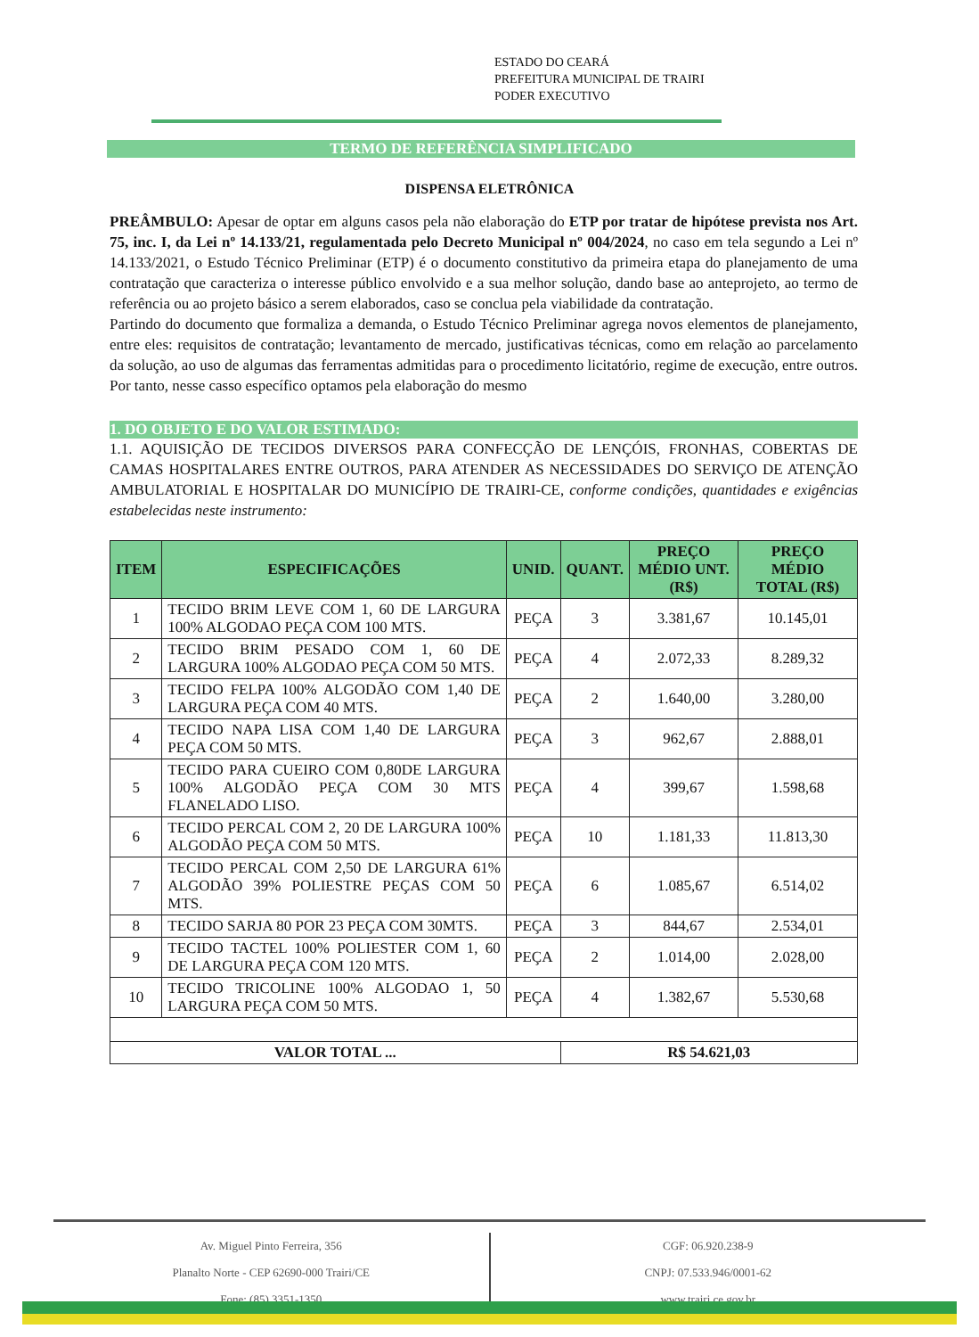ESTADO DO CEARÁ
PREFEITURA MUNICIPAL DE TRAIRI
PODER EXECUTIVO
TERMO DE REFERÊNCIA SIMPLIFICADO
DISPENSA ELETRÔNICA
PREÂMBULO: Apesar de optar em alguns casos pela não elaboração do ETP por tratar de hipótese prevista nos Art. 75, inc. I, da Lei nº 14.133/21, regulamentada pelo Decreto Municipal nº 004/2024, no caso em tela segundo a Lei nº 14.133/2021, o Estudo Técnico Preliminar (ETP) é o documento constitutivo da primeira etapa do planejamento de uma contratação que caracteriza o interesse público envolvido e a sua melhor solução, dando base ao anteprojeto, ao termo de referência ou ao projeto básico a serem elaborados, caso se conclua pela viabilidade da contratação.
Partindo do documento que formaliza a demanda, o Estudo Técnico Preliminar agrega novos elementos de planejamento, entre eles: requisitos de contratação; levantamento de mercado, justificativas técnicas, como em relação ao parcelamento da solução, ao uso de algumas das ferramentas admitidas para o procedimento licitatório, regime de execução, entre outros. Por tanto, nesse casso específico optamos pela elaboração do mesmo
1. DO OBJETO E DO VALOR ESTIMADO:
1.1. AQUISIÇÃO DE TECIDOS DIVERSOS PARA CONFECÇÃO DE LENÇÓIS, FRONHAS, COBERTAS DE CAMAS HOSPITALARES ENTRE OUTROS, PARA ATENDER AS NECESSIDADES DO SERVIÇO DE ATENÇÃO AMBULATORIAL E HOSPITALAR DO MUNICÍPIO DE TRAIRI-CE, conforme condições, quantidades e exigências estabelecidas neste instrumento:
| ITEM | ESPECIFICAÇÕES | UNID. | QUANT. | PREÇO MÉDIO UNT. (R$) | PREÇO MÉDIO TOTAL (R$) |
| --- | --- | --- | --- | --- | --- |
| 1 | TECIDO BRIM LEVE COM 1, 60 DE LARGURA 100% ALGODAO PEÇA COM 100 MTS. | PEÇA | 3 | 3.381,67 | 10.145,01 |
| 2 | TECIDO BRIM PESADO COM 1, 60 DE LARGURA 100% ALGODAO PEÇA COM 50 MTS. | PEÇA | 4 | 2.072,33 | 8.289,32 |
| 3 | TECIDO FELPA 100% ALGODÃO COM 1,40 DE LARGURA PEÇA COM 40 MTS. | PEÇA | 2 | 1.640,00 | 3.280,00 |
| 4 | TECIDO NAPA LISA COM 1,40 DE LARGURA PEÇA COM 50 MTS. | PEÇA | 3 | 962,67 | 2.888,01 |
| 5 | TECIDO PARA CUEIRO COM 0,80DE LARGURA 100% ALGODÃO PEÇA COM 30 MTS FLANELADO LISO. | PEÇA | 4 | 399,67 | 1.598,68 |
| 6 | TECIDO PERCAL COM 2, 20 DE LARGURA 100% ALGODÃO PEÇA COM 50 MTS. | PEÇA | 10 | 1.181,33 | 11.813,30 |
| 7 | TECIDO PERCAL COM 2,50 DE LARGURA 61% ALGODÃO 39% POLIESTRE PEÇAS COM 50 MTS. | PEÇA | 6 | 1.085,67 | 6.514,02 |
| 8 | TECIDO SARJA 80 POR 23 PEÇA COM 30MTS. | PEÇA | 3 | 844,67 | 2.534,01 |
| 9 | TECIDO TACTEL 100% POLIESTER COM 1, 60 DE LARGURA PEÇA COM 120 MTS. | PEÇA | 2 | 1.014,00 | 2.028,00 |
| 10 | TECIDO TRICOLINE 100% ALGODAO 1, 50 LARGURA PEÇA COM 50 MTS. | PEÇA | 4 | 1.382,67 | 5.530,68 |
| VALOR TOTAL ... | | | R$ 54.621,03 | | |
Av. Miguel Pinto Ferreira, 356
Planalto Norte - CEP 62690-000 Trairi/CE
Fone: (85) 3351-1350
CGF: 06.920.238-9
CNPJ: 07.533.946/0001-62
www.trairi.ce.gov.br